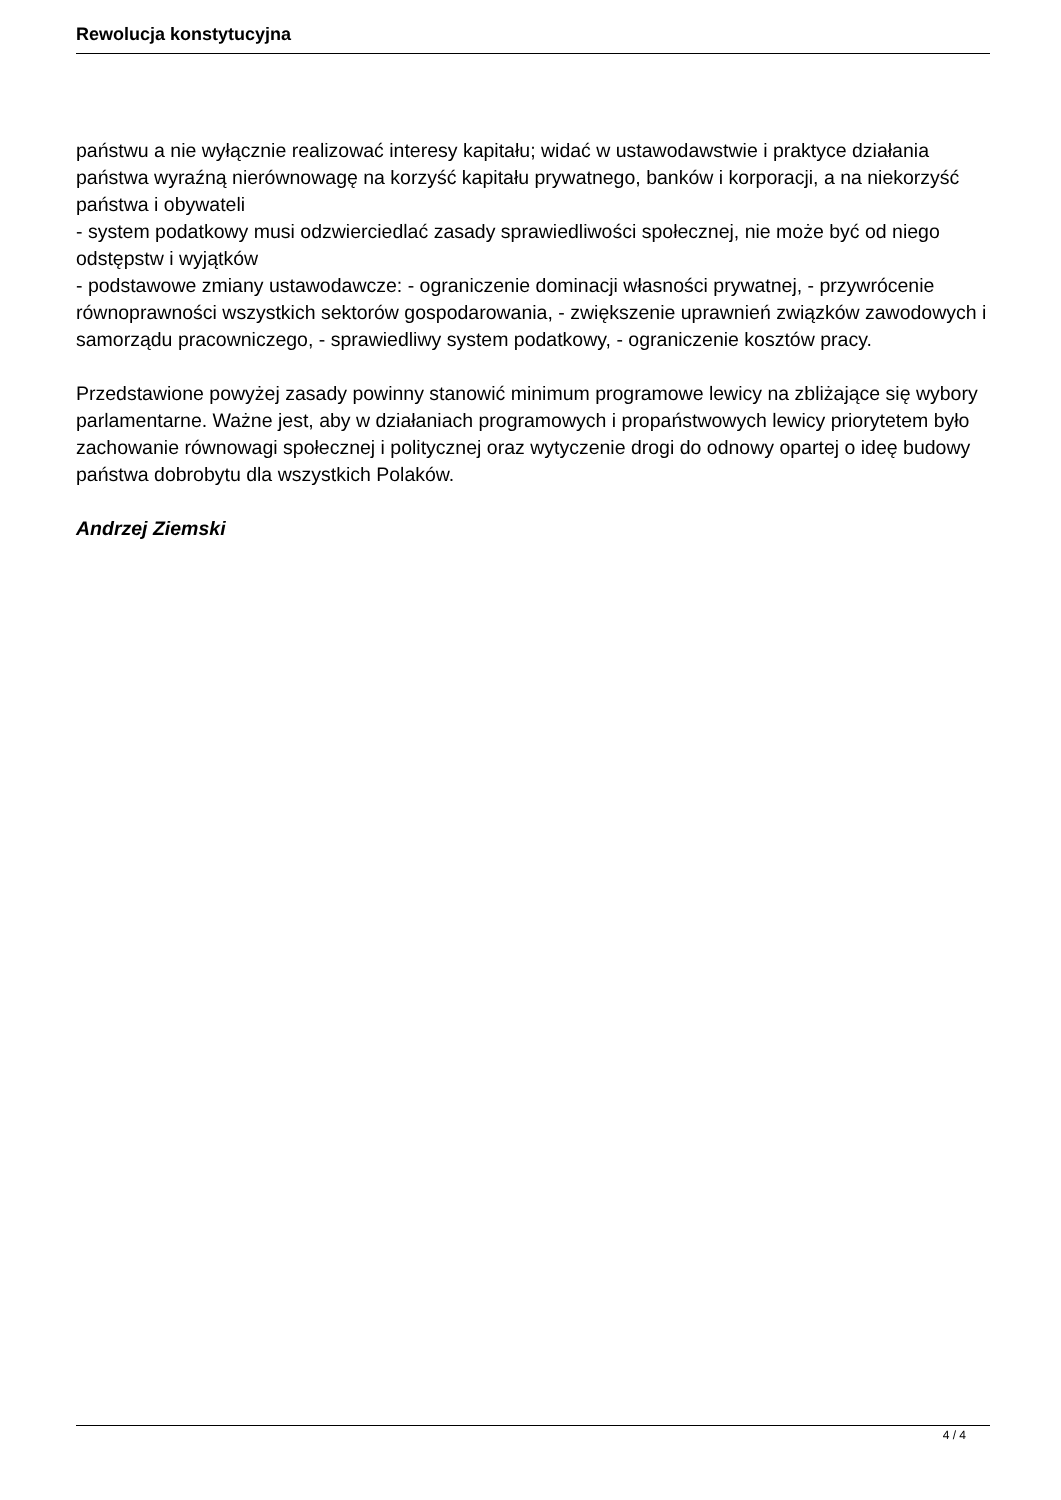Rewolucja konstytucyjna
państwu a nie wyłącznie realizować interesy kapitału; widać w ustawodawstwie i praktyce działania państwa wyraźną nierównowagę na korzyść kapitału prywatnego, banków i korporacji, a na niekorzyść państwa i obywateli
- system podatkowy musi odzwierciedlać zasady sprawiedliwości społecznej, nie może być od niego odstępstw i wyjątków
- podstawowe zmiany ustawodawcze: - ograniczenie dominacji własności prywatnej, - przywrócenie równoprawności wszystkich sektorów gospodarowania, - zwiększenie uprawnień związków zawodowych i samorządu pracowniczego, - sprawiedliwy system podatkowy, - ograniczenie kosztów pracy.
Przedstawione powyżej zasady powinny stanowić minimum programowe lewicy na zbliżające się wybory parlamentarne. Ważne jest, aby w działaniach programowych i propaństwowych lewicy priorytetem było zachowanie równowagi społecznej i politycznej oraz wytyczenie drogi do odnowy opartej o ideę budowy państwa dobrobytu dla wszystkich Polaków.
Andrzej Ziemski
4 / 4